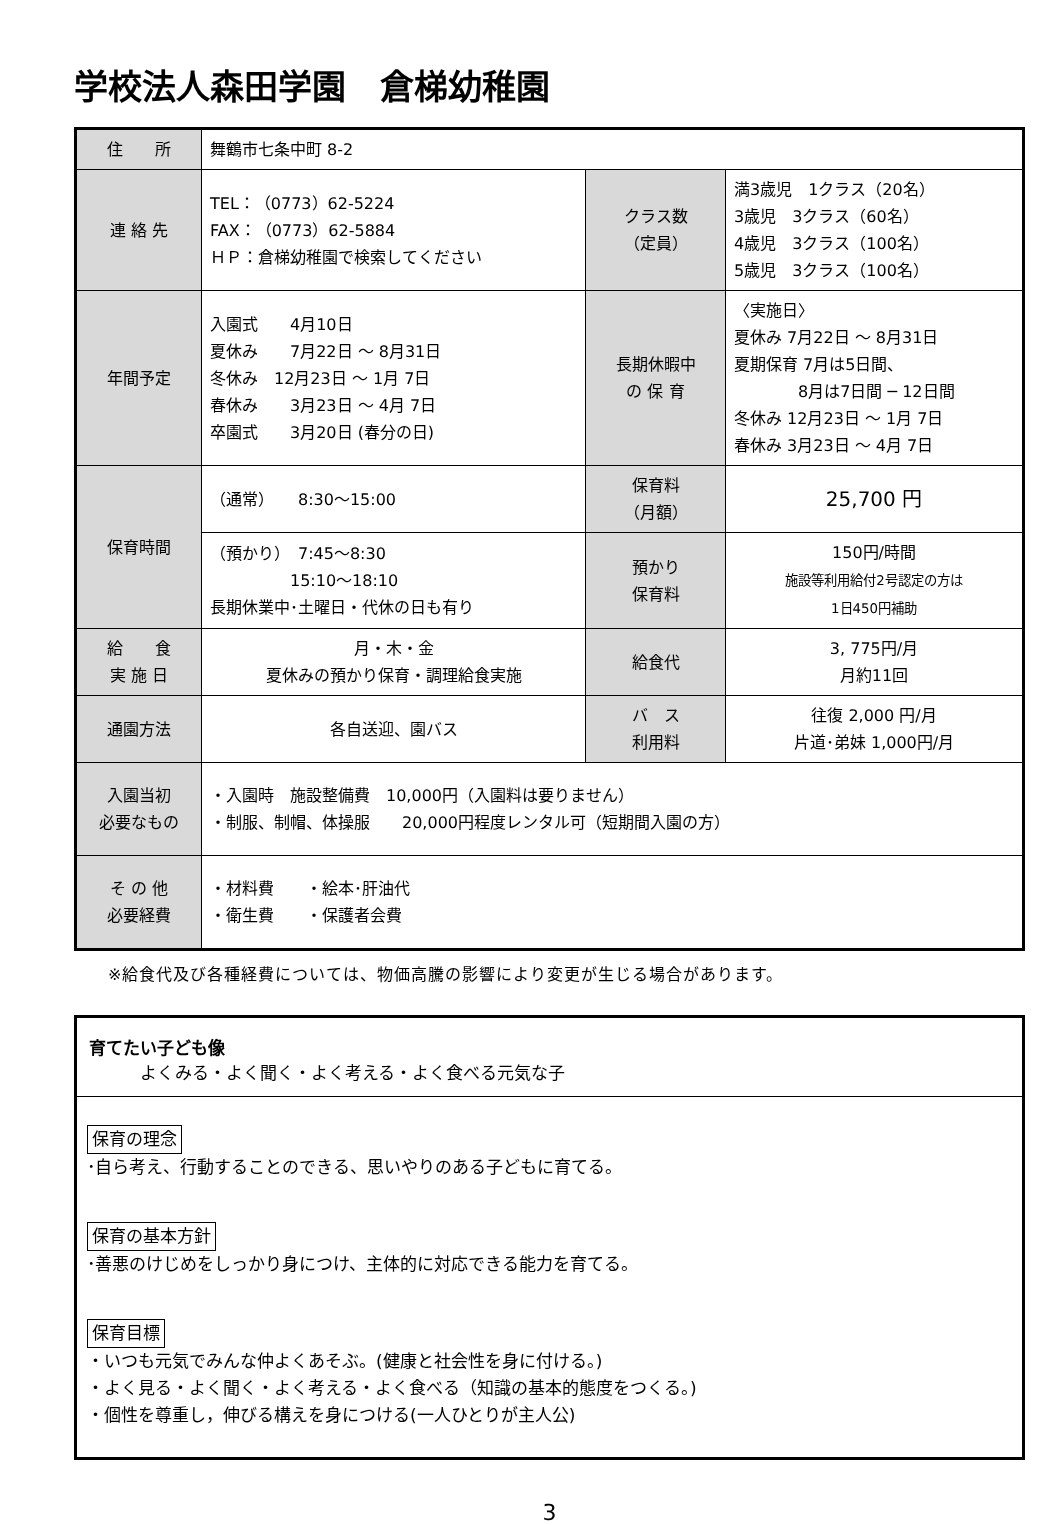学校法人森田学園　倉梯幼稚園
| 住 所 | 舞鶴市七条中町 8-2 | | |
| 連 絡 先 | TEL：（0773）62-5224 FAX：（0773）62-5884 ＨＰ：倉梯幼稚園で検索してください | クラス数 （定員） | 満3歳児 1クラス（20名） 3歳児 3クラス（60名） 4歳児 3クラス（100名） 5歳児 3クラス（100名） |
| 年間予定 | 入園式 4月10日 夏休み 7月22日 ～ 8月31日 冬休み 12月23日 ～ 1月 7日 春休み 3月23日 ～ 4月 7日 卒園式 3月20日 (春分の日) | 長期休暇中 の 保 育 | 〈実施日〉 夏休み 7月22日 ～ 8月31日 夏期保育 7月は5日間、 8月は7日間 ─ 12日間 冬休み 12月23日 ～ 1月 7日 春休み 3月23日 ～ 4月 7日 |
| 保育時間 | （通常） 8:30～15:00 | 保育料 （月額） | 25,700 円 |
| | （預かり） 7:45～8:30 15:10～18:10 長期休業中･土曜日・代休の日も有り | 預かり 保育料 | 150円/時間 施設等利用給付2号認定の方は 1日450円補助 |
| 給 食 実 施 日 | 月・木・金 夏休みの預かり保育・調理給食実施 | 給食代 | 3, 775円/月 月約11回 |
| 通園方法 | 各自送迎、園バス | バ ス 利用料 | 往復 2,000 円/月 片道･弟妹 1,000円/月 |
| 入園当初 必要なもの | ・入園時 施設整備費 10,000円（入園料は要りません） ・制服、制帽、体操服 20,000円程度レンタル可（短期間入園の方） | | |
| そ の 他 必要経費 | ・材料費 ・絵本･肝油代 ・衛生費 ・保護者会費 | | |
※給食代及び各種経費については、物価高騰の影響により変更が生じる場合があります。
育てたい子ども像
　　　よくみる・よく聞く・よく考える・よく食べる元気な子
保育の理念
･自ら考え、行動することのできる、思いやりのある子どもに育てる。
保育の基本方針
･善悪のけじめをしっかり身につけ、主体的に対応できる能力を育てる。
保育目標
・いつも元気でみんな仲よくあそぶ。(健康と社会性を身に付ける。)
・よく見る・よく聞く・よく考える・よく食べる（知識の基本的態度をつくる。)
・個性を尊重し，伸びる構えを身につける(一人ひとりが主人公)
3